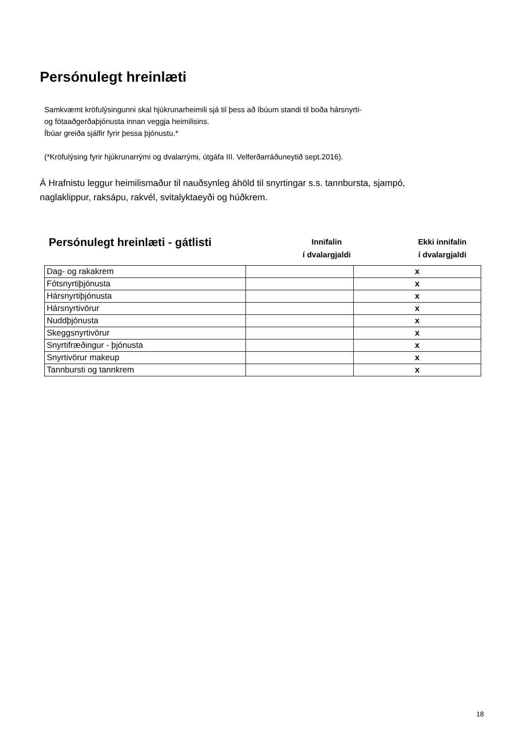Persónulegt hreinlæti
Samkvæmt kröfulýsingunni skal hjúkrunarheimili sjá til þess að íbúum standi til boða hársnyrti-
og fótaaðgerðaþjónusta innan veggja heimilisins.
Íbúar greiða sjálfir fyrir þessa þjónustu.*
(*Kröfulýsing fyrir hjúkrunarrými og dvalarrými, útgáfa III. Velferðarráðuneytið sept.2016).
Á Hrafnistu leggur heimilismaður til nauðsynleg áhöld til snyrtingar s.s. tannbursta, sjampó,
naglaklippur, raksápu, rakvél, svitalyktaeyði og húðkrem.
Persónulegt hreinlæti - gátlisti
Innifalin
í dvalargjaldi
Ekki innifalin
í dvalargjaldi
| Dag- og rakakrem | | x |
| Fótsnyrtiþjónusta | | x |
| Hársnyrtiþjónusta | | x |
| Hársnyrtivörur | | x |
| Nuddþjónusta | | x |
| Skeggsnyrtivörur | | x |
| Snyrtifræðingur - þjónusta | | x |
| Snyrtivörur makeup | | x |
| Tannbursti og tannkrem | | x |
18